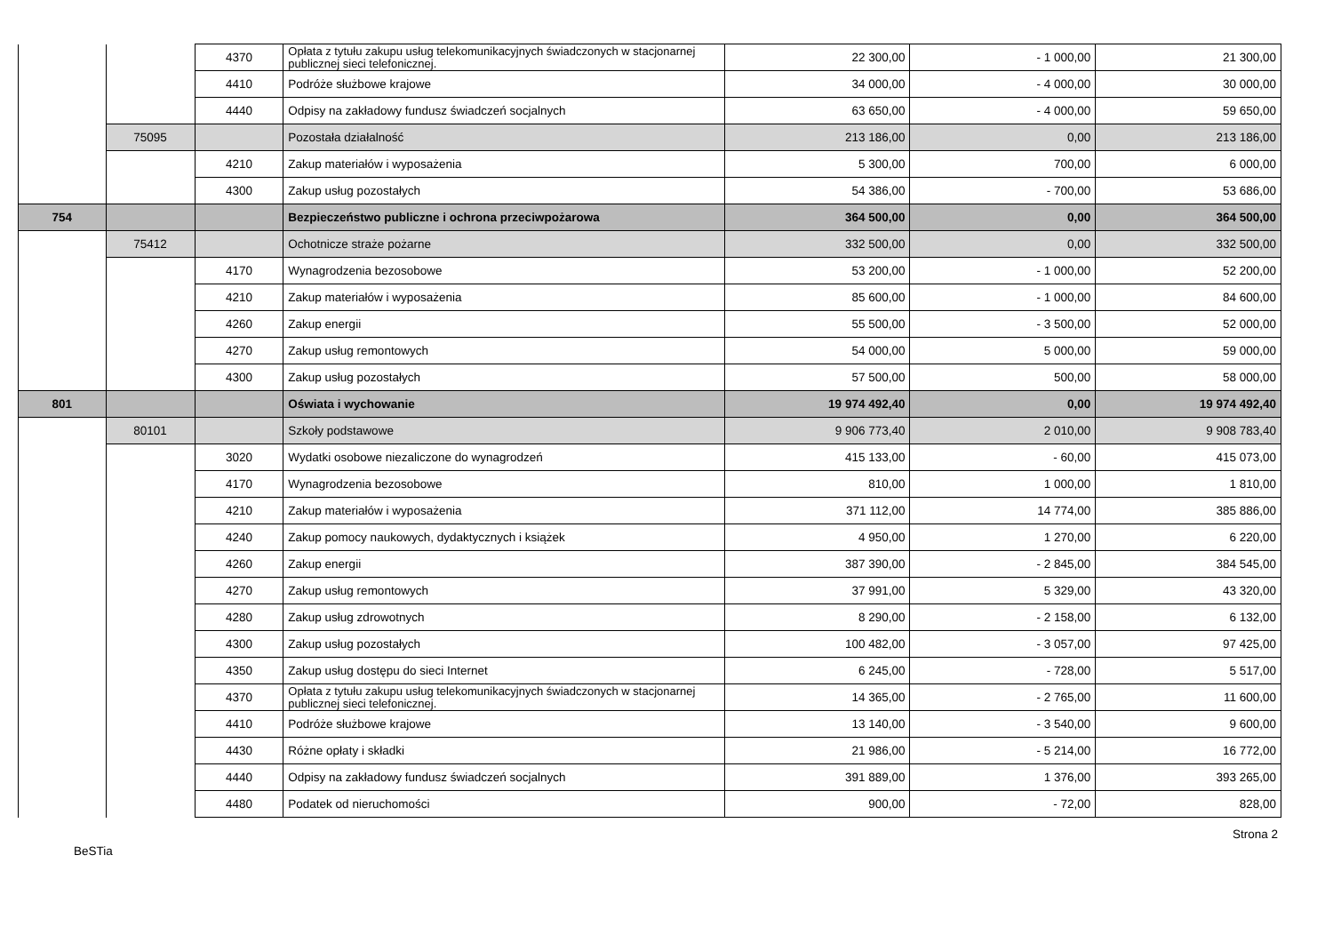| | | 4370 | Opłata z tytułu zakupu usług telekomunikacyjnych świadczonych w stacjonarnej publicznej sieci telefonicznej. | 22 300,00 | - 1 000,00 | 21 300,00 |
| | | 4410 | Podróże służbowe krajowe | 34 000,00 | - 4 000,00 | 30 000,00 |
| | | 4440 | Odpisy na zakładowy fundusz świadczeń socjalnych | 63 650,00 | - 4 000,00 | 59 650,00 |
| | 75095 | | Pozostała działalność | 213 186,00 | 0,00 | 213 186,00 |
| | | 4210 | Zakup materiałów i wyposażenia | 5 300,00 | 700,00 | 6 000,00 |
| | | 4300 | Zakup usług pozostałych | 54 386,00 | - 700,00 | 53 686,00 |
| 754 | | | Bezpieczeństwo publiczne i ochrona przeciwpożarowa | 364 500,00 | 0,00 | 364 500,00 |
| | 75412 | | Ochotnicze straże pożarne | 332 500,00 | 0,00 | 332 500,00 |
| | | 4170 | Wynagrodzenia bezosobowe | 53 200,00 | - 1 000,00 | 52 200,00 |
| | | 4210 | Zakup materiałów i wyposażenia | 85 600,00 | - 1 000,00 | 84 600,00 |
| | | 4260 | Zakup energii | 55 500,00 | - 3 500,00 | 52 000,00 |
| | | 4270 | Zakup usług remontowych | 54 000,00 | 5 000,00 | 59 000,00 |
| | | 4300 | Zakup usług pozostałych | 57 500,00 | 500,00 | 58 000,00 |
| 801 | | | Oświata i wychowanie | 19 974 492,40 | 0,00 | 19 974 492,40 |
| | 80101 | | Szkoły podstawowe | 9 906 773,40 | 2 010,00 | 9 908 783,40 |
| | | 3020 | Wydatki osobowe niezaliczone do wynagrodzeń | 415 133,00 | - 60,00 | 415 073,00 |
| | | 4170 | Wynagrodzenia bezosobowe | 810,00 | 1 000,00 | 1 810,00 |
| | | 4210 | Zakup materiałów i wyposażenia | 371 112,00 | 14 774,00 | 385 886,00 |
| | | 4240 | Zakup pomocy naukowych, dydaktycznych i książek | 4 950,00 | 1 270,00 | 6 220,00 |
| | | 4260 | Zakup energii | 387 390,00 | - 2 845,00 | 384 545,00 |
| | | 4270 | Zakup usług remontowych | 37 991,00 | 5 329,00 | 43 320,00 |
| | | 4280 | Zakup usług zdrowotnych | 8 290,00 | - 2 158,00 | 6 132,00 |
| | | 4300 | Zakup usług pozostałych | 100 482,00 | - 3 057,00 | 97 425,00 |
| | | 4350 | Zakup usług dostępu do sieci Internet | 6 245,00 | - 728,00 | 5 517,00 |
| | | 4370 | Opłata z tytułu zakupu usług telekomunikacyjnych świadczonych w stacjonarnej publicznej sieci telefonicznej. | 14 365,00 | - 2 765,00 | 11 600,00 |
| | | 4410 | Podróże służbowe krajowe | 13 140,00 | - 3 540,00 | 9 600,00 |
| | | 4430 | Różne opłaty i składki | 21 986,00 | - 5 214,00 | 16 772,00 |
| | | 4440 | Odpisy na zakładowy fundusz świadczeń socjalnych | 391 889,00 | 1 376,00 | 393 265,00 |
| | | 4480 | Podatek od nieruchomości | 900,00 | - 72,00 | 828,00 |
Strona 2
BeSTia